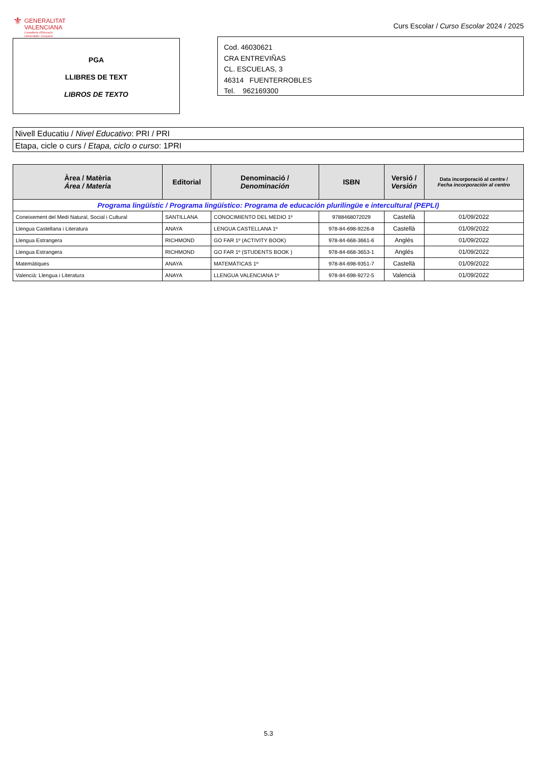⚜
GENERALITAT
VALENCIANA
Conselleria d'Educació,
Universitats i Ocupació
Curs Escolar / Curso Escolar 2024 / 2025
PGA
LLIBRES DE TEXT
LIBROS DE TEXTO
Cod. 46030621
CRA ENTREVIÑAS
CL. ESCUELAS, 3
46314 FUENTERROBLES
Tel. 962169300
Nivell Educatiu / Nivel Educativo: PRI / PRI
Etapa, cicle o curs / Etapa, ciclo o curso: 1PRI
| Àrea / Matèria Área / Materia | Editorial | Denominació / Denominación | ISBN | Versió / Versión | Data incorporació al centre / Fecha incorporación al centro |
| --- | --- | --- | --- | --- | --- |
| Programa lingüístic / Programa lingüístico: Programa de educación plurilingüe e intercultural (PEPLI) | | | | | |
| Coneixement del Medi Natural, Social i Cultural | SANTILLANA | CONOCIMIENTO DEL MEDIO 1º | 9788468072029 | Castellà | 01/09/2022 |
| Llengua Castellana i Literatura | ANAYA | LENGUA CASTELLANA 1º | 978-84-698-9226-8 | Castellà | 01/09/2022 |
| Llengua Estrangera | RICHMOND | GO FAR 1º (ACTIVITY BOOK) | 978-84-668-3661-6 | Anglés | 01/09/2022 |
| Llengua Estrangera | RICHMOND | GO FAR 1º (STUDENTS BOOK ) | 978-84-668-3653-1 | Anglés | 01/09/2022 |
| Matemàtiques | ANAYA | MATEMÁTICAS 1º | 978-84-698-9351-7 | Castellà | 01/09/2022 |
| Valencià: Llengua i Literatura | ANAYA | LLENGUA VALENCIANA 1º | 978-84-698-9272-5 | Valencià | 01/09/2022 |
5.3